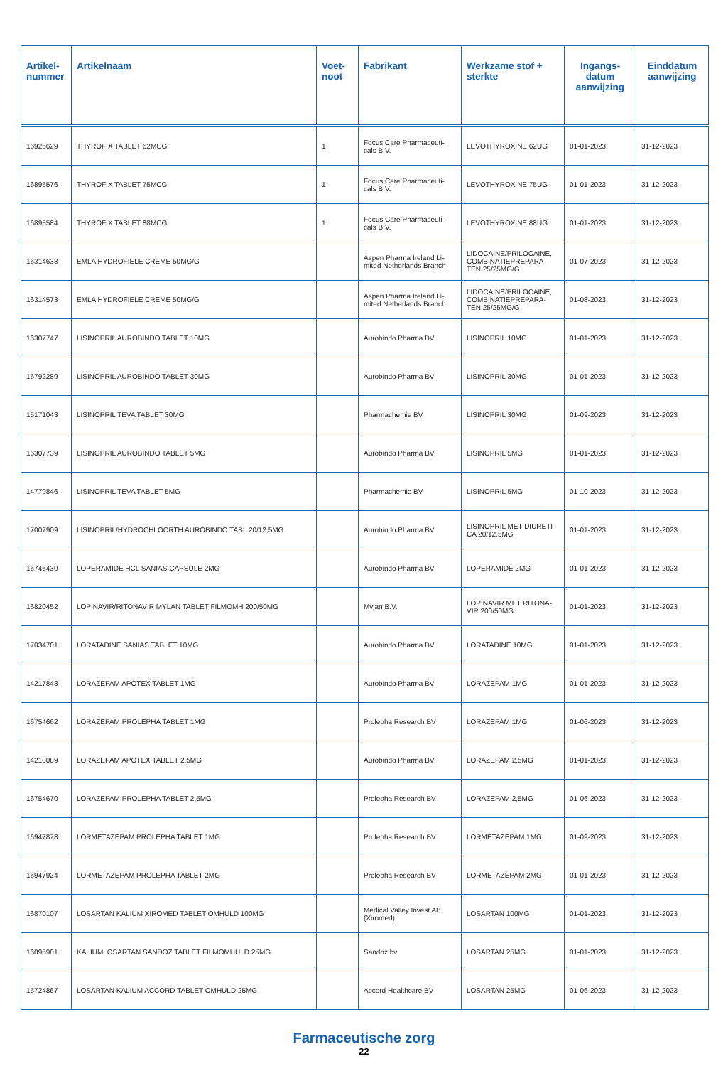| Artikel- nummer | Artikelnaam | Voet- noot | Fabrikant | Werkzame stof + sterkte | Ingangs- datum aanwijzing | Einddatum aanwijzing |
| --- | --- | --- | --- | --- | --- | --- |
| 16925629 | THYROFIX TABLET 62MCG | 1 | Focus Care Pharmaceuti-cals B.V. | LEVOTHYROXINE 62UG | 01-01-2023 | 31-12-2023 |
| 16895576 | THYROFIX TABLET 75MCG | 1 | Focus Care Pharmaceuti-cals B.V. | LEVOTHYROXINE 75UG | 01-01-2023 | 31-12-2023 |
| 16895584 | THYROFIX TABLET 88MCG | 1 | Focus Care Pharmaceuti-cals B.V. | LEVOTHYROXINE 88UG | 01-01-2023 | 31-12-2023 |
| 16314638 | EMLA HYDROFIELE CREME 50MG/G | | Aspen Pharma Ireland Li-mited Netherlands Branch | LIDOCAINE/PRILOCAINE, COMBINATIEPREPARA-TEN 25/25MG/G | 01-07-2023 | 31-12-2023 |
| 16314573 | EMLA HYDROFIELE CREME 50MG/G | | Aspen Pharma Ireland Li-mited Netherlands Branch | LIDOCAINE/PRILOCAINE, COMBINATIEPREPARA-TEN 25/25MG/G | 01-08-2023 | 31-12-2023 |
| 16307747 | LISINOPRIL AUROBINDO TABLET 10MG | | Aurobindo Pharma BV | LISINOPRIL 10MG | 01-01-2023 | 31-12-2023 |
| 16792289 | LISINOPRIL AUROBINDO TABLET 30MG | | Aurobindo Pharma BV | LISINOPRIL 30MG | 01-01-2023 | 31-12-2023 |
| 15171043 | LISINOPRIL TEVA TABLET 30MG | | Pharmachemie BV | LISINOPRIL 30MG | 01-09-2023 | 31-12-2023 |
| 16307739 | LISINOPRIL AUROBINDO TABLET 5MG | | Aurobindo Pharma BV | LISINOPRIL 5MG | 01-01-2023 | 31-12-2023 |
| 14779846 | LISINOPRIL TEVA TABLET 5MG | | Pharmachemie BV | LISINOPRIL 5MG | 01-10-2023 | 31-12-2023 |
| 17007909 | LISINOPRIL/HYDROCHLOORTH AUROBINDO TABL 20/12,5MG | | Aurobindo Pharma BV | LISINOPRIL MET DIURETI-CA 20/12,5MG | 01-01-2023 | 31-12-2023 |
| 16746430 | LOPERAMIDE HCL SANIAS CAPSULE 2MG | | Aurobindo Pharma BV | LOPERAMIDE 2MG | 01-01-2023 | 31-12-2023 |
| 16820452 | LOPINAVIR/RITONAVIR MYLAN TABLET FILMOMH 200/50MG | | Mylan B.V. | LOPINAVIR MET RITONA-VIR 200/50MG | 01-01-2023 | 31-12-2023 |
| 17034701 | LORATADINE SANIAS TABLET 10MG | | Aurobindo Pharma BV | LORATADINE 10MG | 01-01-2023 | 31-12-2023 |
| 14217848 | LORAZEPAM APOTEX TABLET 1MG | | Aurobindo Pharma BV | LORAZEPAM 1MG | 01-01-2023 | 31-12-2023 |
| 16754662 | LORAZEPAM PROLEPHA TABLET 1MG | | Prolepha Research BV | LORAZEPAM 1MG | 01-06-2023 | 31-12-2023 |
| 14218089 | LORAZEPAM APOTEX TABLET 2,5MG | | Aurobindo Pharma BV | LORAZEPAM 2,5MG | 01-01-2023 | 31-12-2023 |
| 16754670 | LORAZEPAM PROLEPHA TABLET 2,5MG | | Prolepha Research BV | LORAZEPAM 2,5MG | 01-06-2023 | 31-12-2023 |
| 16947878 | LORMETAZEPAM PROLEPHA TABLET 1MG | | Prolepha Research BV | LORMETAZEPAM 1MG | 01-09-2023 | 31-12-2023 |
| 16947924 | LORMETAZEPAM PROLEPHA TABLET 2MG | | Prolepha Research BV | LORMETAZEPAM 2MG | 01-01-2023 | 31-12-2023 |
| 16870107 | LOSARTAN KALIUM XIROMED TABLET OMHULD 100MG | | Medical Valley Invest AB (Xiromed) | LOSARTAN 100MG | 01-01-2023 | 31-12-2023 |
| 16095901 | KALIUMLOSARTAN SANDOZ TABLET FILMOMHULD 25MG | | Sandoz bv | LOSARTAN 25MG | 01-01-2023 | 31-12-2023 |
| 15724867 | LOSARTAN KALIUM ACCORD TABLET OMHULD 25MG | | Accord Healthcare BV | LOSARTAN 25MG | 01-06-2023 | 31-12-2023 |
Farmaceutische zorg
22